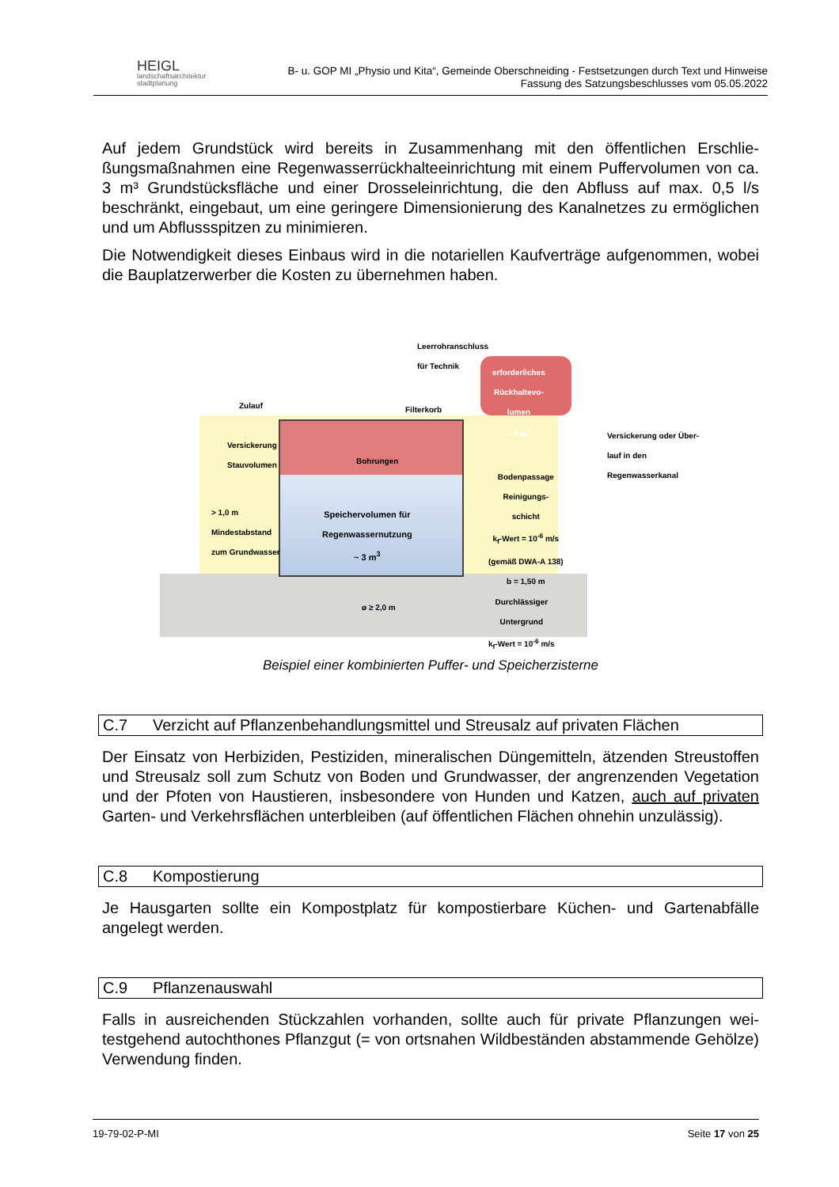HEIGL
landschaftsarchitektur
stadtplanung
B- u. GOP MI „Physio und Kita“, Gemeinde Oberschneiding - Festsetzungen durch Text und Hinweise
Fassung des Satzungsbeschlusses vom 05.05.2022
Auf jedem Grundstück wird bereits in Zusammenhang mit den öffentlichen Erschlie­ßungsmaßnahmen eine Regenwasserrückhalteeinrichtung mit einem Puffervolumen von ca. 3 m³ Grundstücksfläche und einer Drosseleinrichtung, die den Abfluss auf max. 0,5 l/s beschränkt, eingebaut, um eine geringere Dimensionierung des Kanalnetzes zu er­möglichen und um Abflussspitzen zu minimieren.
Die Notwendigkeit dieses Einbaus wird in die notariellen Kaufverträge aufgenommen, wobei die Bauplatzerwerber die Kosten zu übernehmen haben.
Leerrohranschluss
für Technik
erforderliches
Rückhaltevo-
lumen
~ 3 m<sup>3</sup>
Zulauf Filterkorb
Versickerung
Stauvolumen
Bohrungen
> 1,0 m
Mindestabstand
zum Grundwasser
Speichervolumen für
Regenwassernutzung
~ 3 m<sup>3</sup>
Bodenpassage
Reinigungs-
schicht
k<sub>f</sub>-Wert = 10<sup>-6</sup> m/s
(gemäß DWA-A 138)
b = 1,50 m
Versickerung oder Über-
lauf in den
Regenwasserkanal
ø ≥ 2,0 m
Durchlässiger
Untergrund
k<sub>f</sub>-Wert = 10<sup>-6</sup> m/s
Beispiel einer kombinierten Puffer- und Speicherzisterne
C.7 Verzicht auf Pflanzenbehandlungsmittel und Streusalz auf privaten Flächen
Der Einsatz von Herbiziden, Pestiziden, mineralischen Düngemitteln, ätzenden Streustoffen und Streusalz soll zum Schutz von Boden und Grundwasser, der angren­zenden Vegetation und der Pfoten von Haustieren, insbesondere von Hunden und Kat­zen, auch auf privaten Garten- und Verkehrsflächen unterbleiben (auf öffentlichen Flä­chen ohnehin unzulässig).
C.8 Kompostierung
Je Hausgarten sollte ein Kompostplatz für kompostierbare Küchen- und Gartenabfälle angelegt werden.
C.9 Pflanzenauswahl
Falls in ausreichenden Stückzahlen vorhanden, sollte auch für private Pflanzungen wei­testgehend autochthones Pflanzgut (= von ortsnahen Wildbeständen abstammende Gehölze) Verwendung finden.
19-79-02-P-MI Seite 17 von 25